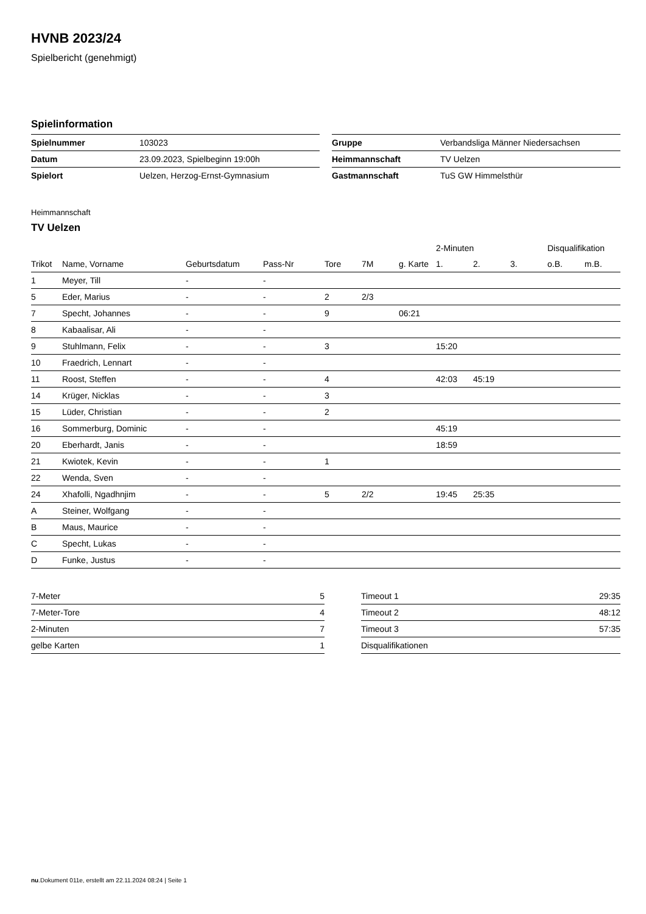HVNB 2023/24
Spielbericht (genehmigt)
Spielinformation
| Spielnummer | 103023 |
| Datum | 23.09.2023, Spielbeginn 19:00h |
| Spielort | Uelzen, Herzog-Ernst-Gymnasium |
| Gruppe | Verbandsliga Männer Niedersachsen |
| Heimmannschaft | TV Uelzen |
| Gastmannschaft | TuS GW Himmelsthür |
Heimmannschaft
TV Uelzen
| | | | | | | | 2-Minuten | | | Disqualifikation | |
| --- | --- | --- | --- | --- | --- | --- | --- | --- | --- | --- | --- |
| Trikot | Name, Vorname | Geburtsdatum | Pass-Nr | Tore | 7M | g. Karte | 1. | 2. | 3. | o.B. | m.B. |
| 1 | Meyer, Till | - | - | | | | | | | | |
| 5 | Eder, Marius | - | - | 2 | 2/3 | | | | | | |
| 7 | Specht, Johannes | - | - | 9 | | 06:21 | | | | | |
| 8 | Kabaalisar, Ali | - | - | | | | | | | | |
| 9 | Stuhlmann, Felix | - | - | 3 | | | 15:20 | | | | |
| 10 | Fraedrich, Lennart | - | - | | | | | | | | |
| 11 | Roost, Steffen | - | - | 4 | | | 42:03 | 45:19 | | | |
| 14 | Krüger, Nicklas | - | - | 3 | | | | | | | |
| 15 | Lüder, Christian | - | - | 2 | | | | | | | |
| 16 | Sommerburg, Dominic | - | - | | | | 45:19 | | | | |
| 20 | Eberhardt, Janis | - | - | | | | 18:59 | | | | |
| 21 | Kwiotek, Kevin | - | - | 1 | | | | | | | |
| 22 | Wenda, Sven | - | - | | | | | | | | |
| 24 | Xhafolli, Ngadhnjim | - | - | 5 | 2/2 | | 19:45 | 25:35 | | | |
| A | Steiner, Wolfgang | - | - | | | | | | | | |
| B | Maus, Maurice | - | - | | | | | | | | |
| C | Specht, Lukas | - | - | | | | | | | | |
| D | Funke, Justus | - | - | | | | | | | | |
| 7-Meter | 5 |
| 7-Meter-Tore | 4 |
| 2-Minuten | 7 |
| gelbe Karten | 1 |
| Timeout 1 | 29:35 |
| Timeout 2 | 48:12 |
| Timeout 3 | 57:35 |
| Disqualifikationen | |
nu.Dokument 011e, erstellt am 22.11.2024 08:24 | Seite 1